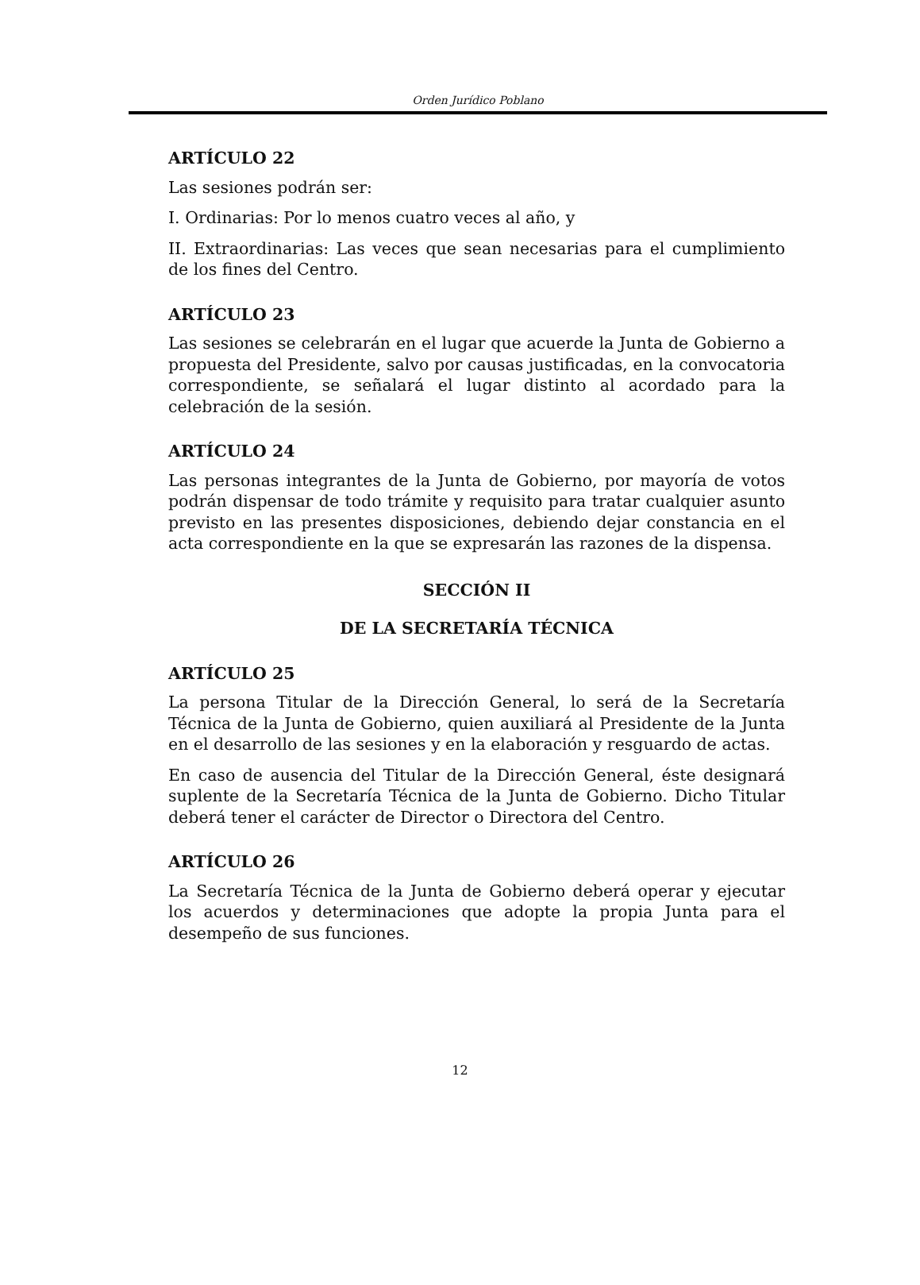Orden Jurídico Poblano
ARTÍCULO 22
Las sesiones podrán ser:
I. Ordinarias: Por lo menos cuatro veces al año, y
II. Extraordinarias: Las veces que sean necesarias para el cumplimiento de los fines del Centro.
ARTÍCULO 23
Las sesiones se celebrarán en el lugar que acuerde la Junta de Gobierno a propuesta del Presidente, salvo por causas justificadas, en la convocatoria correspondiente, se señalará el lugar distinto al acordado para la celebración de la sesión.
ARTÍCULO 24
Las personas integrantes de la Junta de Gobierno, por mayoría de votos podrán dispensar de todo trámite y requisito para tratar cualquier asunto previsto en las presentes disposiciones, debiendo dejar constancia en el acta correspondiente en la que se expresarán las razones de la dispensa.
SECCIÓN II
DE LA SECRETARÍA TÉCNICA
ARTÍCULO 25
La persona Titular de la Dirección General, lo será de la Secretaría Técnica de la Junta de Gobierno, quien auxiliará al Presidente de la Junta en el desarrollo de las sesiones y en la elaboración y resguardo de actas.
En caso de ausencia del Titular de la Dirección General, éste designará suplente de la Secretaría Técnica de la Junta de Gobierno. Dicho Titular deberá tener el carácter de Director o Directora del Centro.
ARTÍCULO 26
La Secretaría Técnica de la Junta de Gobierno deberá operar y ejecutar los acuerdos y determinaciones que adopte la propia Junta para el desempeño de sus funciones.
12